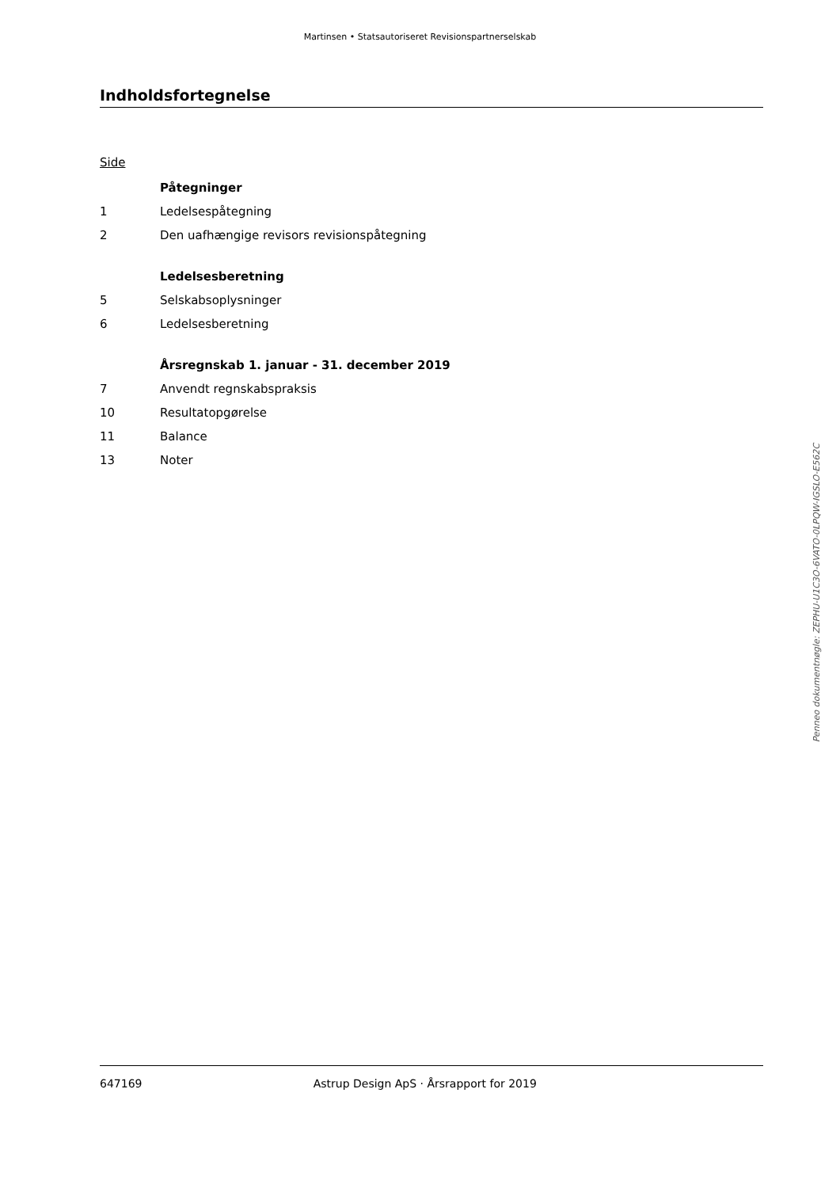Martinsen • Statsautoriseret Revisionspartnerselskab
Indholdsfortegnelse
Side
| | Påtegninger |
| 1 | Ledelsespåtegning |
| 2 | Den uafhængige revisors revisionspåtegning |
| | Ledelsesberetning |
| 5 | Selskabsoplysninger |
| 6 | Ledelsesberetning |
| | Årsregnskab 1. januar - 31. december 2019 |
| 7 | Anvendt regnskabspraksis |
| 10 | Resultatopgørelse |
| 11 | Balance |
| 13 | Noter |
Penneo dokumentnøgle: ZEPHU-U1C3O-6VATO-0LPQW-IGSLO-E562C
647169 Astrup Design ApS · Årsrapport for 2019